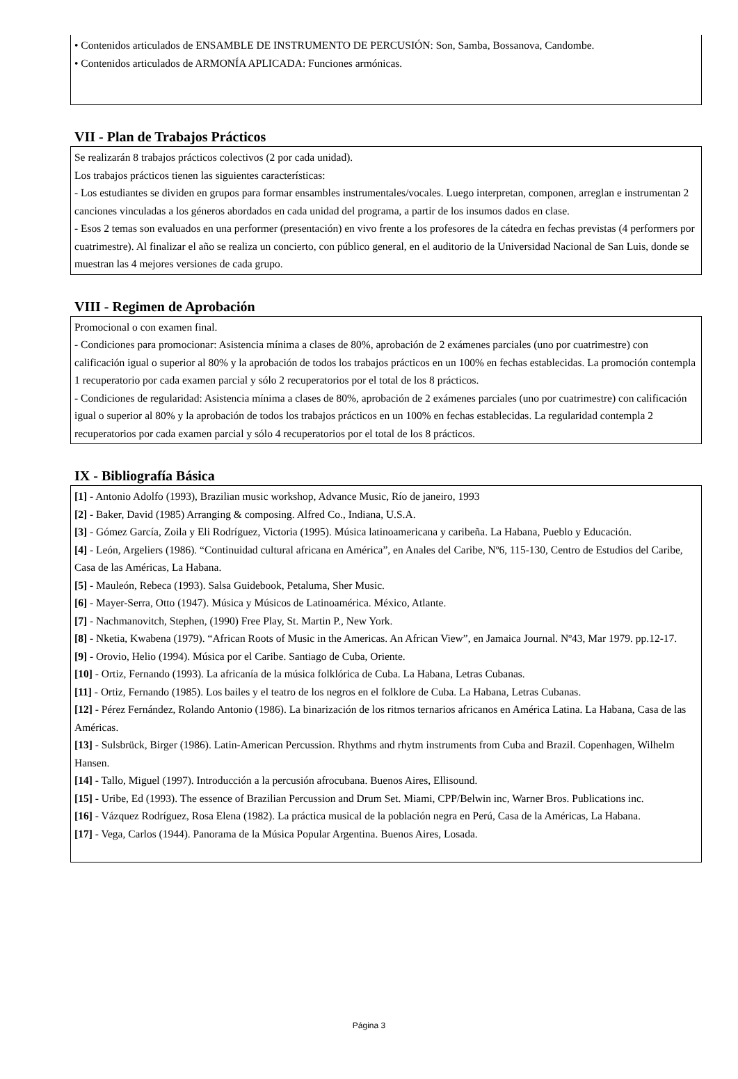• Contenidos articulados de ENSAMBLE DE INSTRUMENTO DE PERCUSIÓN: Son, Samba, Bossanova, Candombe.
• Contenidos articulados de ARMONÍA APLICADA: Funciones armónicas.
VII - Plan de Trabajos Prácticos
Se realizarán 8 trabajos prácticos colectivos (2 por cada unidad).
Los trabajos prácticos tienen las siguientes características:
- Los estudiantes se dividen en grupos para formar ensambles instrumentales/vocales. Luego interpretan, componen, arreglan e instrumentan 2 canciones vinculadas a los géneros abordados en cada unidad del programa, a partir de los insumos dados en clase.
- Esos 2 temas son evaluados en una performer (presentación) en vivo frente a los profesores de la cátedra en fechas previstas (4 performers por cuatrimestre). Al finalizar el año se realiza un concierto, con público general, en el auditorio de la Universidad Nacional de San Luis, donde se muestran las 4 mejores versiones de cada grupo.
VIII - Regimen de Aprobación
Promocional o con examen final.
- Condiciones para promocionar: Asistencia mínima a clases de 80%, aprobación de 2 exámenes parciales (uno por cuatrimestre) con calificación igual o superior al 80% y la aprobación de todos los trabajos prácticos en un 100% en fechas establecidas. La promoción contempla 1 recuperatorio por cada examen parcial y sólo 2 recuperatorios por el total de los 8 prácticos.
- Condiciones de regularidad: Asistencia mínima a clases de 80%, aprobación de 2 exámenes parciales (uno por cuatrimestre) con calificación igual o superior al 80% y la aprobación de todos los trabajos prácticos en un 100% en fechas establecidas. La regularidad contempla 2 recuperatorios por cada examen parcial y sólo 4 recuperatorios por el total de los 8 prácticos.
IX - Bibliografía Básica
[1] - Antonio Adolfo (1993), Brazilian music workshop, Advance Music, Río de janeiro, 1993
[2] - Baker, David (1985) Arranging & composing. Alfred Co., Indiana, U.S.A.
[3] - Gómez García, Zoila y Eli Rodríguez, Victoria (1995). Música latinoamericana y caribeña. La Habana, Pueblo y Educación.
[4] - León, Argeliers (1986). “Continuidad cultural africana en América”, en Anales del Caribe, Nº6, 115-130, Centro de Estudios del Caribe, Casa de las Américas, La Habana.
[5] - Mauleón, Rebeca (1993). Salsa Guidebook, Petaluma, Sher Music.
[6] - Mayer-Serra, Otto (1947). Música y Músicos de Latinoamérica. México, Atlante.
[7] - Nachmanovitch, Stephen, (1990) Free Play, St. Martin P., New York.
[8] - Nketia, Kwabena (1979). “African Roots of Music in the Americas. An African View”, en Jamaica Journal. Nº43, Mar 1979. pp.12-17.
[9] - Orovio, Helio (1994). Música por el Caribe. Santiago de Cuba, Oriente.
[10] - Ortiz, Fernando (1993). La africanía de la música folklórica de Cuba. La Habana, Letras Cubanas.
[11] - Ortiz, Fernando (1985). Los bailes y el teatro de los negros en el folklore de Cuba. La Habana, Letras Cubanas.
[12] - Pérez Fernández, Rolando Antonio (1986). La binarización de los ritmos ternarios africanos en América Latina. La Habana, Casa de las Américas.
[13] - Sulsbrück, Birger (1986). Latin-American Percussion. Rhythms and rhytm instruments from Cuba and Brazil. Copenhagen, Wilhelm Hansen.
[14] - Tallo, Miguel (1997). Introducción a la percusión afrocubana. Buenos Aires, Ellisound.
[15] - Uribe, Ed (1993). The essence of Brazilian Percussion and Drum Set. Miami, CPP/Belwin inc, Warner Bros. Publications inc.
[16] - Vázquez Rodríguez, Rosa Elena (1982). La práctica musical de la población negra en Perú, Casa de la Américas, La Habana.
[17] - Vega, Carlos (1944). Panorama de la Música Popular Argentina. Buenos Aires, Losada.
Página 3